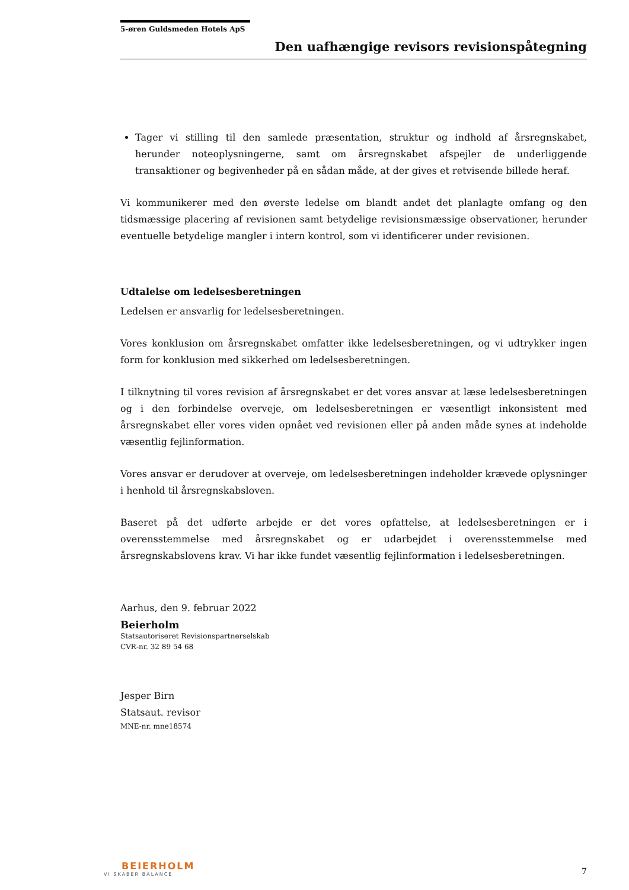5-øren Guldsmeden Hotels ApS
Den uafhængige revisors revisionspåtegning
Tager vi stilling til den samlede præsentation, struktur og indhold af årsregnskabet, herunder noteoplysningerne, samt om årsregnskabet afspejler de underliggende transaktioner og begivenheder på en sådan måde, at der gives et retvisende billede heraf.
Vi kommunikerer med den øverste ledelse om blandt andet det planlagte omfang og den tidsmæssige placering af revisionen samt betydelige revisionsmæssige observationer, herunder eventuelle betydelige mangler i intern kontrol, som vi identificerer under revisionen.
Udtalelse om ledelsesberetningen
Ledelsen er ansvarlig for ledelsesberetningen.
Vores konklusion om årsregnskabet omfatter ikke ledelsesberetningen, og vi udtrykker ingen form for konklusion med sikkerhed om ledelsesberetningen.
I tilknytning til vores revision af årsregnskabet er det vores ansvar at læse ledelsesberetningen og i den forbindelse overveje, om ledelsesberetningen er væsentligt inkonsistent med årsregnskabet eller vores viden opnået ved revisionen eller på anden måde synes at indeholde væsentlig fejlinformation.
Vores ansvar er derudover at overveje, om ledelsesberetningen indeholder krævede oplysninger i henhold til årsregnskabsloven.
Baseret på det udførte arbejde er det vores opfattelse, at ledelsesberetningen er i overensstemmelse med årsregnskabet og er udarbejdet i overensstemmelse med årsregnskabslovens krav. Vi har ikke fundet væsentlig fejlinformation i ledelsesberetningen.
Aarhus, den 9. februar 2022
Beierholm
Statsautoriseret Revisionspartnerselskab
CVR-nr. 32 89 54 68
Jesper Birn
Statsaut. revisor
MNE-nr. mne18574
BEIERHOLM
VI SKABER BALANCE
7